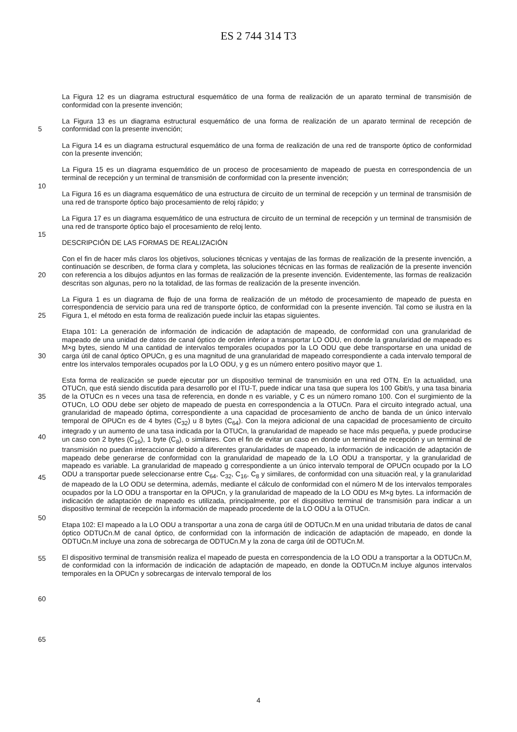ES 2 744 314 T3
5
10
15
20
25
30
35
40
45
50
55
60
65
La Figura 12 es un diagrama estructural esquemático de una forma de realización de un aparato terminal de transmisión de conformidad con la presente invención;
La Figura 13 es un diagrama estructural esquemático de una forma de realización de un aparato terminal de recepción de conformidad con la presente invención;
La Figura 14 es un diagrama estructural esquemático de una forma de realización de una red de transporte óptico de conformidad con la presente invención;
La Figura 15 es un diagrama esquemático de un proceso de procesamiento de mapeado de puesta en correspondencia de un terminal de recepción y un terminal de transmisión de conformidad con la presente invención;
La Figura 16 es un diagrama esquemático de una estructura de circuito de un terminal de recepción y un terminal de transmisión de una red de transporte óptico bajo procesamiento de reloj rápido; y
La Figura 17 es un diagrama esquemático de una estructura de circuito de un terminal de recepción y un terminal de transmisión de una red de transporte óptico bajo el procesamiento de reloj lento.
DESCRIPCIÓN DE LAS FORMAS DE REALIZACIÓN
Con el fin de hacer más claros los objetivos, soluciones técnicas y ventajas de las formas de realización de la presente invención, a continuación se describen, de forma clara y completa, las soluciones técnicas en las formas de realización de la presente invención con referencia a los dibujos adjuntos en las formas de realización de la presente invención. Evidentemente, las formas de realización descritas son algunas, pero no la totalidad, de las formas de realización de la presente invención.
La Figura 1 es un diagrama de flujo de una forma de realización de un método de procesamiento de mapeado de puesta en correspondencia de servicio para una red de transporte óptico, de conformidad con la presente invención. Tal como se ilustra en la Figura 1, el método en esta forma de realización puede incluir las etapas siguientes.
Etapa 101: La generación de información de indicación de adaptación de mapeado, de conformidad con una granularidad de mapeado de una unidad de datos de canal óptico de orden inferior a transportar LO ODU, en donde la granularidad de mapeado es M×g bytes, siendo M una cantidad de intervalos temporales ocupados por la LO ODU que debe transportarse en una unidad de carga útil de canal óptico OPUCn, g es una magnitud de una granularidad de mapeado correspondiente a cada intervalo temporal de entre los intervalos temporales ocupados por la LO ODU, y g es un número entero positivo mayor que 1.
Esta forma de realización se puede ejecutar por un dispositivo terminal de transmisión en una red OTN. En la actualidad, una OTUCn, que está siendo discutida para desarrollo por el ITU-T, puede indicar una tasa que supera los 100 Gbit/s, y una tasa binaria de la OTUCn es n veces una tasa de referencia, en donde n es variable, y C es un número romano 100. Con el surgimiento de la OTUCn, LO ODU debe ser objeto de mapeado de puesta en correspondencia a la OTUCn. Para el circuito integrado actual, una granularidad de mapeado óptima, correspondiente a una capacidad de procesamiento de ancho de banda de un único intervalo temporal de OPUCn es de 4 bytes (C<sub>32</sub>) u 8 bytes (C<sub>64</sub>). Con la mejora adicional de una capacidad de procesamiento de circuito integrado y un aumento de una tasa indicada por la OTUCn, la granularidad de mapeado se hace más pequeña, y puede producirse un caso con 2 bytes (C<sub>16</sub>), 1 byte (C<sub>8</sub>), o similares. Con el fin de evitar un caso en donde un terminal de recepción y un terminal de transmisión no puedan interaccionar debido a diferentes granularidades de mapeado, la información de indicación de adaptación de mapeado debe generarse de conformidad con la granularidad de mapeado de la LO ODU a transportar, y la granularidad de mapeado es variable. La granularidad de mapeado g correspondiente a un único intervalo temporal de OPUCn ocupado por la LO ODU a transportar puede seleccionarse entre C<sub>64</sub>, C<sub>32</sub>, C<sub>16</sub>, C<sub>8</sub> y similares, de conformidad con una situación real, y la granularidad de mapeado de la LO ODU se determina, además, mediante el cálculo de conformidad con el número M de los intervalos temporales ocupados por la LO ODU a transportar en la OPUCn, y la granularidad de mapeado de la LO ODU es M×g bytes. La información de indicación de adaptación de mapeado es utilizada, principalmente, por el dispositivo terminal de transmisión para indicar a un dispositivo terminal de recepción la información de mapeado procedente de la LO ODU a la OTUCn.
Etapa 102: El mapeado a la LO ODU a transportar a una zona de carga útil de ODTUCn.M en una unidad tributaria de datos de canal óptico ODTUCn.M de canal óptico, de conformidad con la información de indicación de adaptación de mapeado, en donde la ODTUCn.M incluye una zona de sobrecarga de ODTUCn.M y la zona de carga útil de ODTUCn.M.
El dispositivo terminal de transmisión realiza el mapeado de puesta en correspondencia de la LO ODU a transportar a la ODTUCn.M, de conformidad con la información de indicación de adaptación de mapeado, en donde la ODTUCn.M incluye algunos intervalos temporales en la OPUCn y sobrecargas de intervalo temporal de los
4